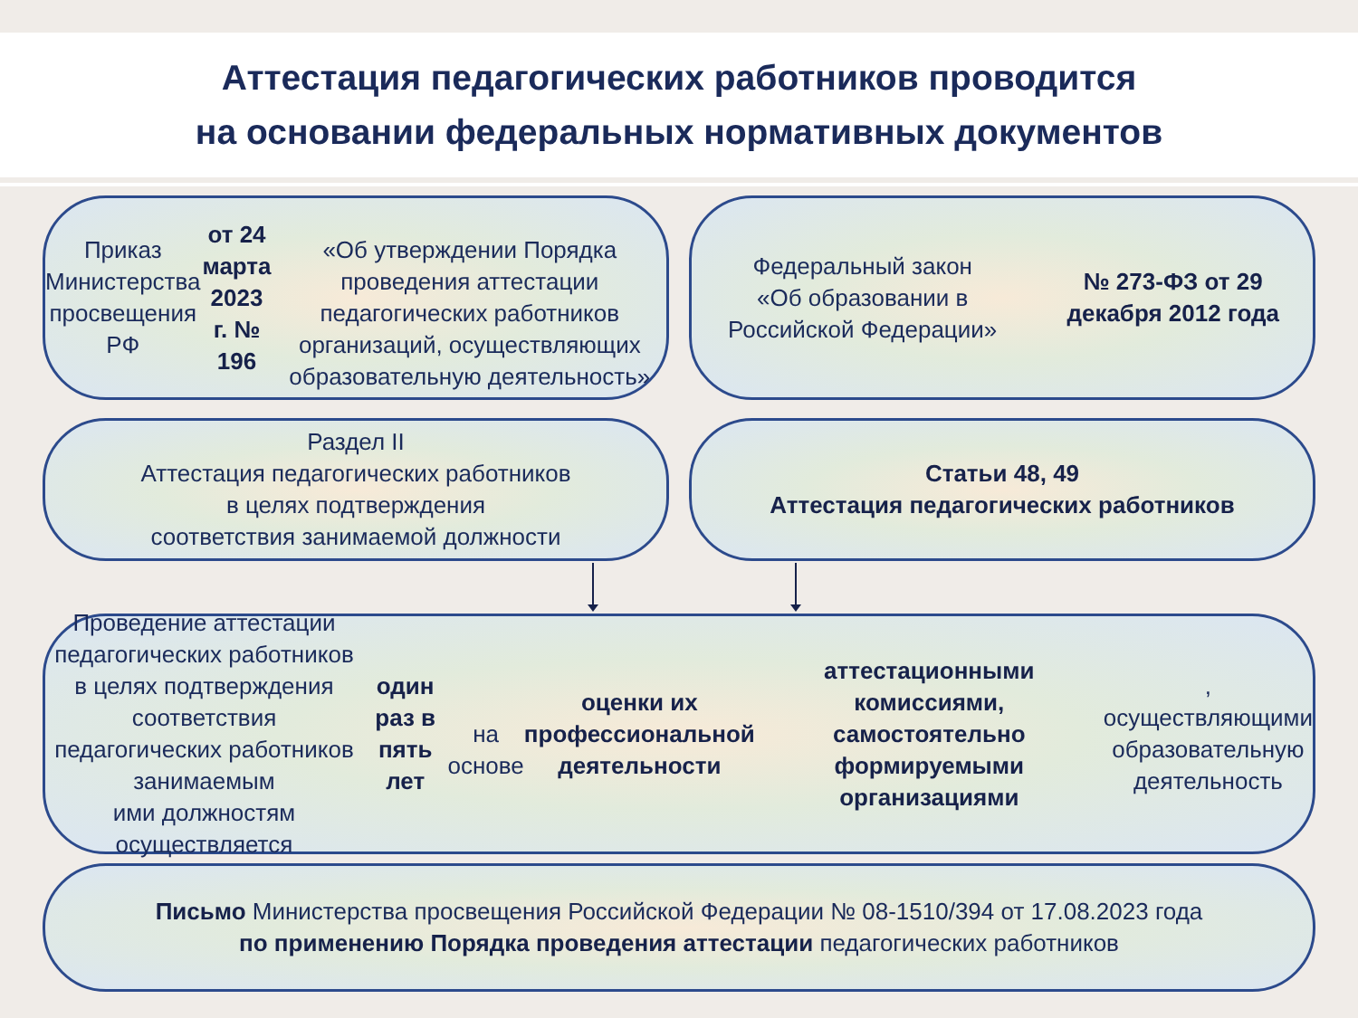Аттестация педагогических работников проводится
на основании федеральных нормативных документов
Приказ Министерства просвещения РФ
от 24 марта 2023 г. № 196
«Об утверждении Порядка проведения аттестации педагогических работников организаций, осуществляющих образовательную деятельность»
Федеральный закон
«Об образовании в Российской Федерации»
№ 273-ФЗ от 29 декабря 2012 года
Раздел II
Аттестация педагогических работников
в целях подтверждения
соответствия занимаемой должности
Статьи 48, 49
Аттестация педагогических работников
Проведение аттестации педагогических работников
в целях подтверждения соответствия педагогических работников занимаемым
ими должностям осуществляется
один раз в пять лет
на основе оценки их профессиональной деятельности
аттестационными комиссиями, самостоятельно формируемыми организациями,
осуществляющими образовательную деятельность
Письмо Министерства просвещения Российской Федерации № 08-1510/394 от 17.08.2023 года
по применению Порядка проведения аттестации педагогических работников